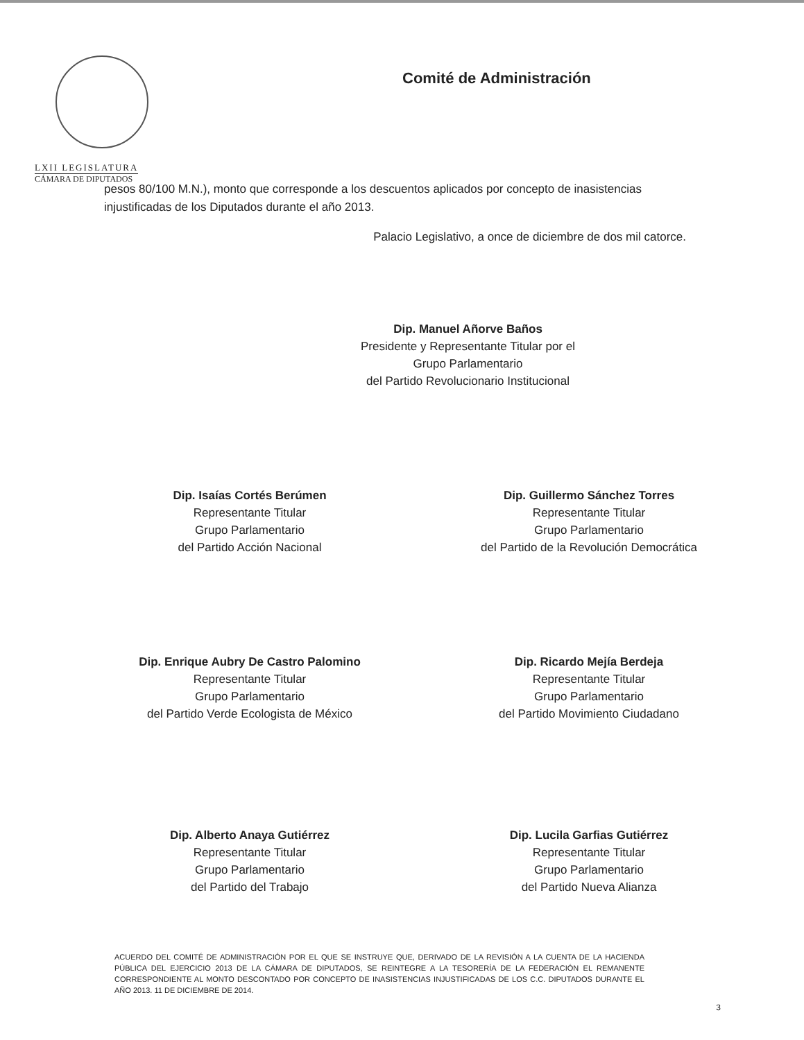LXII LEGISLATURA
CÁMARA DE DIPUTADOS
Comité de Administración
pesos 80/100 M.N.), monto que corresponde a los descuentos aplicados por concepto de inasistencias injustificadas de los Diputados durante el año 2013.
Palacio Legislativo, a once de diciembre de dos mil catorce.
Dip. Manuel Añorve Baños
Presidente y Representante Titular por el
Grupo Parlamentario
del Partido Revolucionario Institucional
Dip. Isaías Cortés Berúmen
Representante Titular
Grupo Parlamentario
del Partido Acción Nacional
Dip. Guillermo Sánchez Torres
Representante Titular
Grupo Parlamentario
del Partido de la Revolución Democrática
Dip. Enrique Aubry De Castro Palomino
Representante Titular
Grupo Parlamentario
del Partido Verde Ecologista de México
Dip. Ricardo Mejía Berdeja
Representante Titular
Grupo Parlamentario
del Partido Movimiento Ciudadano
Dip. Alberto Anaya Gutiérrez
Representante Titular
Grupo Parlamentario
del Partido del Trabajo
Dip. Lucila Garfias Gutiérrez
Representante Titular
Grupo Parlamentario
del Partido Nueva Alianza
ACUERDO DEL COMITÉ DE ADMINISTRACIÓN POR EL QUE SE INSTRUYE QUE, DERIVADO DE LA REVISIÓN A LA CUENTA DE LA HACIENDA PÚBLICA DEL EJERCICIO 2013 DE LA CÁMARA DE DIPUTADOS, SE REINTEGRE A LA TESORERÍA DE LA FEDERACIÓN EL REMANENTE CORRESPONDIENTE AL MONTO DESCONTADO POR CONCEPTO DE INASISTENCIAS INJUSTIFICADAS DE LOS C.C. DIPUTADOS DURANTE EL AÑO 2013. 11 DE DICIEMBRE DE 2014.
3